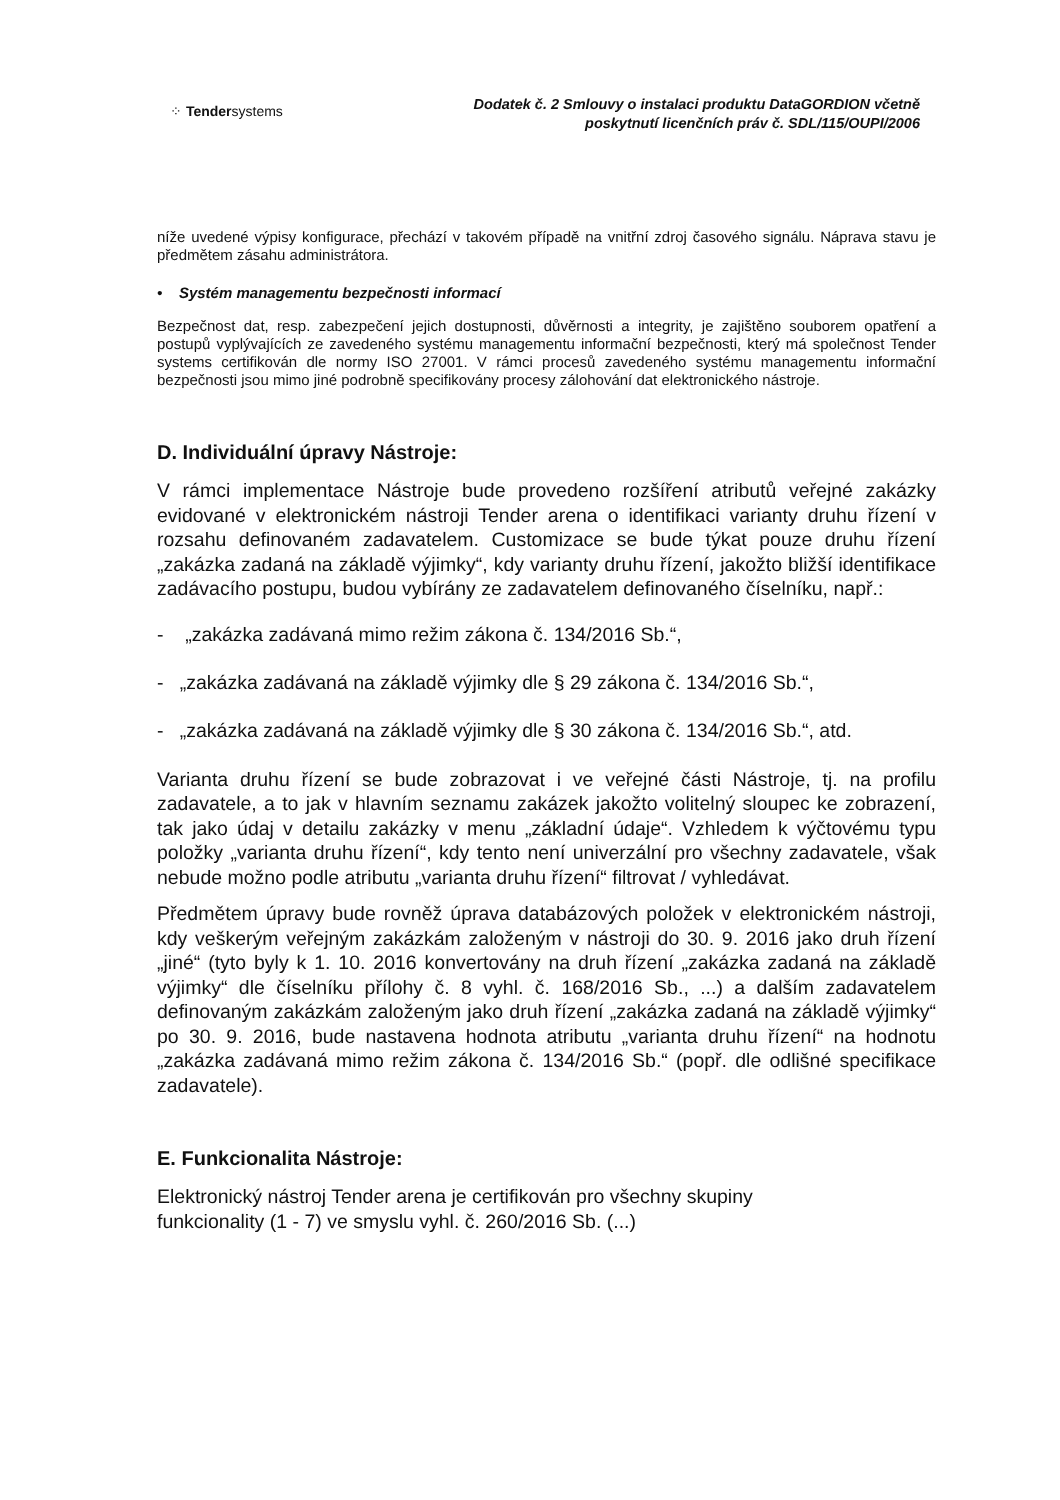⁘ Tendersystems
Dodatek č. 2 Smlouvy o instalaci produktu DataGORDION včetně
poskytnutí licenčních práv č. SDL/115/OUPI/2006
níže uvedené výpisy konfigurace, přechází v takovém případě na vnitřní zdroj časového signálu. Náprava stavu je předmětem zásahu administrátora.
• Systém managementu bezpečnosti informací
Bezpečnost dat, resp. zabezpečení jejich dostupnosti, důvěrnosti a integrity, je zajištěno souborem opatření a postupů vyplývajících ze zavedeného systému managementu informační bezpečnosti, který má společnost Tender systems certifikován dle normy ISO 27001. V rámci procesů zavedeného systému managementu informační bezpečnosti jsou mimo jiné podrobně specifikovány procesy zálohování dat elektronického nástroje.
D. Individuální úpravy Nástroje:
V rámci implementace Nástroje bude provedeno rozšíření atributů veřejné zakázky evidované v elektronickém nástroji Tender arena o identifikaci varianty druhu řízení v rozsahu definovaném zadavatelem. Customizace se bude týkat pouze druhu řízení „zakázka zadaná na základě výjimky“, kdy varianty druhu řízení, jakožto bližší identifikace zadávacího postupu, budou vybírány ze zadavatelem definovaného číselníku, např.:
- „zakázka zadávaná mimo režim zákona č. 134/2016 Sb.“,
- „zakázka zadávaná na základě výjimky dle § 29 zákona č. 134/2016 Sb.“,
- „zakázka zadávaná na základě výjimky dle § 30 zákona č. 134/2016 Sb.“, atd.
Varianta druhu řízení se bude zobrazovat i ve veřejné části Nástroje, tj. na profilu zadavatele, a to jak v hlavním seznamu zakázek jakožto volitelný sloupec ke zobrazení, tak jako údaj v detailu zakázky v menu „základní údaje“. Vzhledem k výčtovému typu položky „varianta druhu řízení“, kdy tento není univerzální pro všechny zadavatele, však nebude možno podle atributu „varianta druhu řízení“ filtrovat / vyhledávat.
Předmětem úpravy bude rovněž úprava databázových položek v elektronickém nástroji, kdy veškerým veřejným zakázkám založeným v nástroji do 30. 9. 2016 jako druh řízení „jiné“ (tyto byly k 1. 10. 2016 konvertovány na druh řízení „zakázka zadaná na základě výjimky“ dle číselníku přílohy č. 8 vyhl. č. 168/2016 Sb., ...) a dalším zadavatelem definovaným zakázkám založeným jako druh řízení „zakázka zadaná na základě výjimky“ po 30. 9. 2016, bude nastavena hodnota atributu „varianta druhu řízení“ na hodnotu „zakázka zadávaná mimo režim zákona č. 134/2016 Sb.“ (popř. dle odlišné specifikace zadavatele).
E. Funkcionalita Nástroje:
Elektronický nástroj Tender arena je certifikován pro všechny skupiny
funkcionality (1 - 7) ve smyslu vyhl. č. 260/2016 Sb. (...)